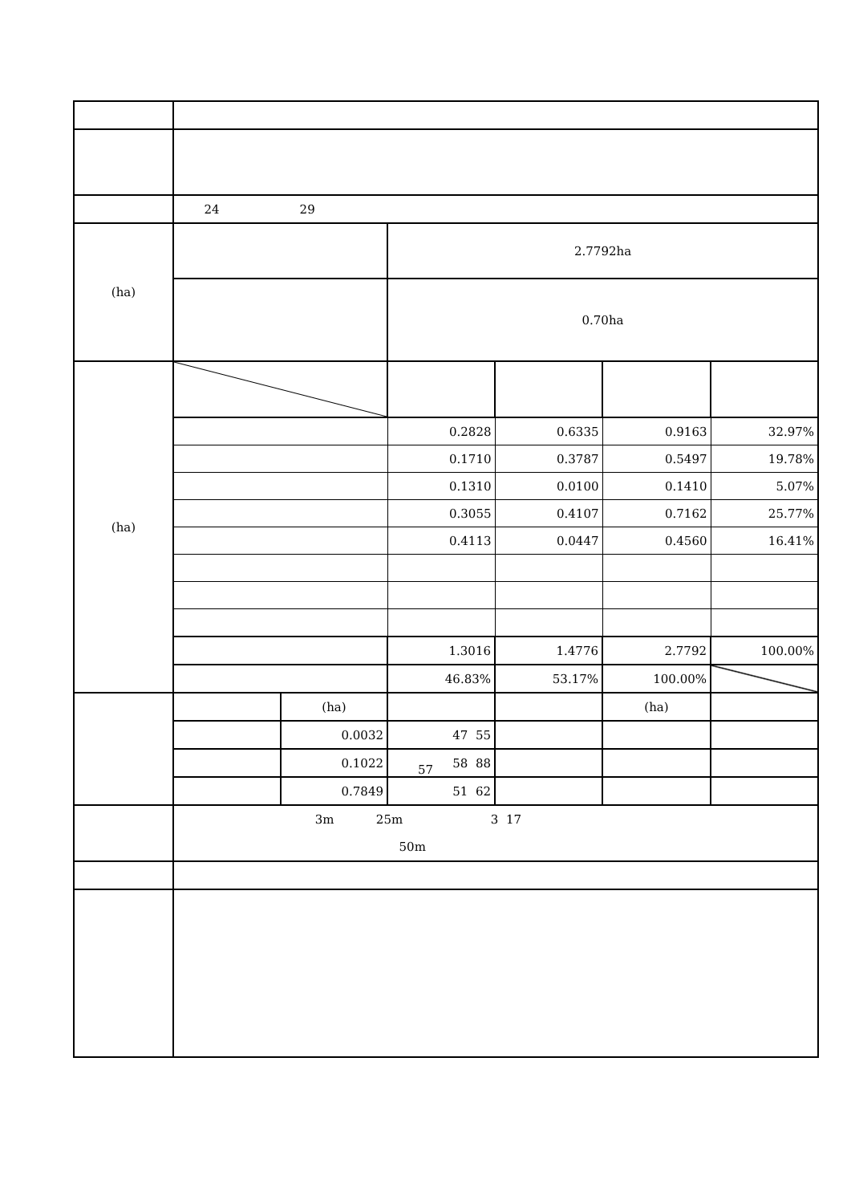| | 24 29 | | | | | |
| (ha) | | | 2.7792ha | | | |
| | | | 0.70ha | | | |
| (ha) | | | | | | |
| | | | 0.2828 | 0.6335 | 0.9163 | 32.97% |
| | | | 0.1710 | 0.3787 | 0.5497 | 19.78% |
| | | | 0.1310 | 0.0100 | 0.1410 | 5.07% |
| | | | 0.3055 | 0.4107 | 0.7162 | 25.77% |
| | | | 0.4113 | 0.0447 | 0.4560 | 16.41% |
| | | | 1.3016 | 1.4776 | 2.7792 | 100.00% |
| | | | 46.83% | 53.17% | 100.00% | |
| | | (ha) | | | (ha) | |
| | | 0.0032 | 47 55 | | | |
| | | 0.1022 | 58 88 | | | |
| | | 0.7849 | 51 62 | | | |
| | 3m 25m 3 17 50m | | | | | |
57